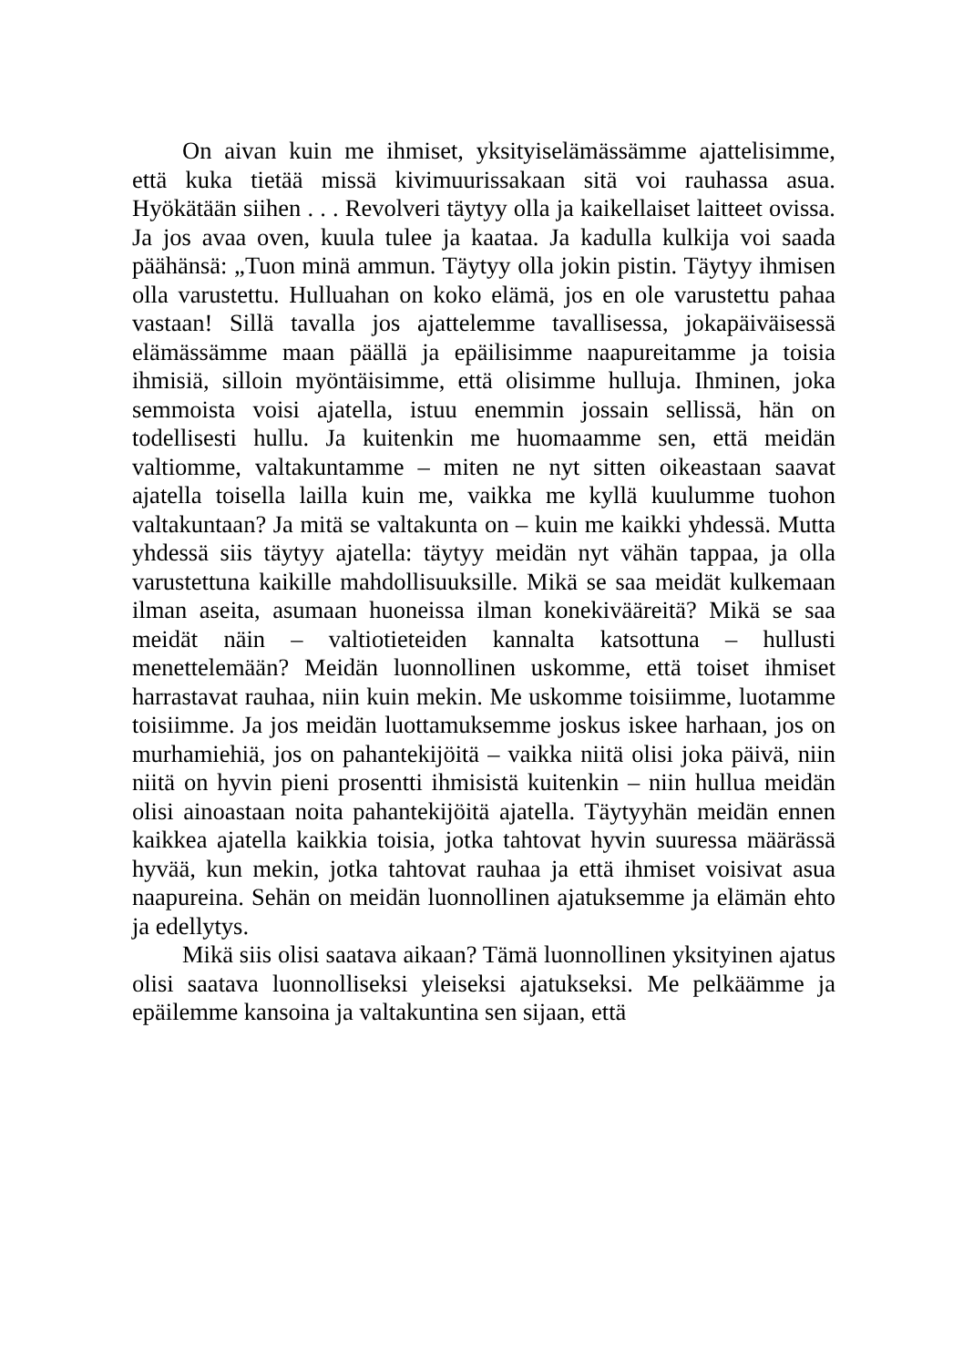On aivan kuin me ihmiset, yksityiselämässämme ajattelisimme, että kuka tietää missä kivimuurissakaan sitä voi rauhassa asua. Hyökätään siihen . . . Revolveri täytyy olla ja kaikellaiset laitteet ovissa. Ja jos avaa oven, kuula tulee ja kaataa. Ja kadulla kulkija voi saada päähänsä: „Tuon minä ammun. Täytyy olla jokin pistin. Täytyy ihmisen olla varustettu. Hulluahan on koko elämä, jos en ole varustettu pahaa vastaan! Sillä tavalla jos ajattelemme tavallisessa, jokapäiväisessä elämässämme maan päällä ja epäilisimme naapureitamme ja toisia ihmisiä, silloin myöntäisimme, että olisimme hulluja. Ihminen, joka semmoista voisi ajatella, istuu enemmin jossain sellissä, hän on todellisesti hullu. Ja kuitenkin me huomaamme sen, että meidän valtiomme, valtakuntamme – miten ne nyt sitten oikeastaan saavat ajatella toisella lailla kuin me, vaikka me kyllä kuulumme tuohon valtakuntaan? Ja mitä se valtakunta on – kuin me kaikki yhdessä. Mutta yhdessä siis täytyy ajatella: täytyy meidän nyt vähän tappaa, ja olla varustettuna kaikille mahdollisuuksille. Mikä se saa meidät kulkemaan ilman aseita, asumaan huoneissa ilman konekivääreitä? Mikä se saa meidät näin – valtiotieteiden kannalta katsottuna – hullusti menettelemään? Meidän luonnollinen uskomme, että toiset ihmiset harrastavat rauhaa, niin kuin mekin. Me uskomme toisiimme, luotamme toisiimme. Ja jos meidän luottamuksemme joskus iskee harhaan, jos on murhamiehiä, jos on pahantekijöitä – vaikka niitä olisi joka päivä, niin niitä on hyvin pieni prosentti ihmisistä kuitenkin – niin hullua meidän olisi ainoastaan noita pahantekijöitä ajatella. Täytyyhän meidän ennen kaikkea ajatella kaikkia toisia, jotka tahtovat hyvin suuressa määrässä hyvää, kun mekin, jotka tahtovat rauhaa ja että ihmiset voisivat asua naapureina. Sehän on meidän luonnollinen ajatuksemme ja elämän ehto ja edellytys.
Mikä siis olisi saatava aikaan? Tämä luonnollinen yksityinen ajatus olisi saatava luonnolliseksi yleiseksi ajatukseksi. Me pelkäämme ja epäilemme kansoina ja valtakuntina sen sijaan, että